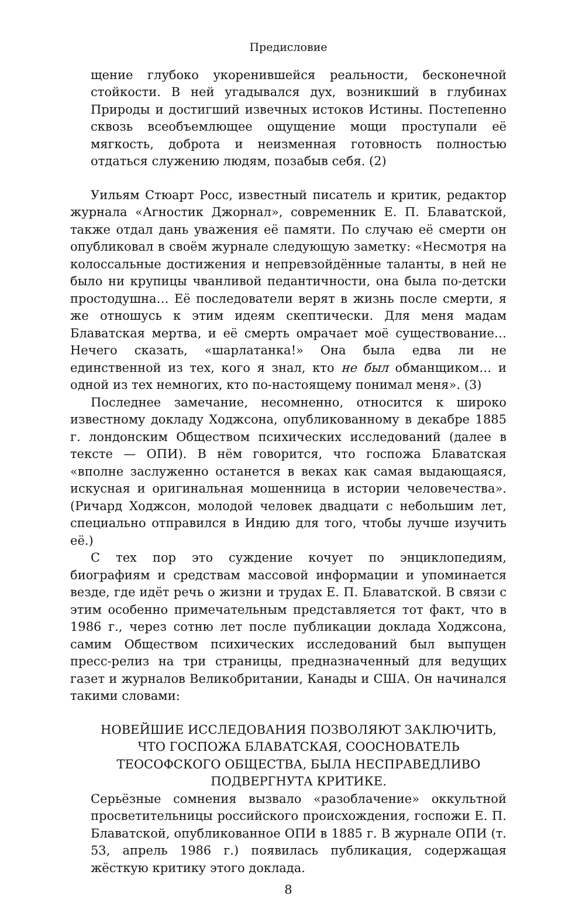Предисловие
щение глубоко укоренившейся реальности, бесконечной стойкости. В ней угадывался дух, возникший в глубинах Природы и достигший извечных истоков Истины. Постепенно сквозь всеобъемлющее ощущение мощи проступали её мягкость, доброта и неизменная готовность полностью отдаться служению людям, позабыв себя. (2)
Уильям Стюарт Росс, известный писатель и критик, редактор журнала «Агностик Джорнал», современник Е. П. Блаватской, также отдал дань уважения её памяти. По случаю её смерти он опубликовал в своём журнале следующую заметку: «Несмотря на колоссальные достижения и непревзойдённые таланты, в ней не было ни крупицы чванливой педантичности, она была по-детски простодушна… Её последователи верят в жизнь после смерти, я же отношусь к этим идеям скептически. Для меня мадам Блаватская мертва, и её смерть омрачает моё существование… Нечего сказать, «шарлатанка!» Она была едва ли не единственной из тех, кого я знал, кто не был обманщиком… и одной из тех немногих, кто по-настоящему понимал меня». (3)
Последнее замечание, несомненно, относится к широко известному докладу Ходжсона, опубликованному в декабре 1885 г. лондонским Обществом психических исследований (далее в тексте — ОПИ). В нём говорится, что госпожа Блаватская «вполне заслуженно останется в веках как самая выдающаяся, искусная и оригинальная мошенница в истории человечества». (Ричард Ходжсон, молодой человек двадцати с небольшим лет, специально отправился в Индию для того, чтобы лучше изучить её.)
С тех пор это суждение кочует по энциклопедиям, биографиям и средствам массовой информации и упоминается везде, где идёт речь о жизни и трудах Е. П. Блаватской. В связи с этим особенно примечательным представляется тот факт, что в 1986 г., через сотню лет после публикации доклада Ходжсона, самим Обществом психических исследований был выпущен пресс-релиз на три страницы, предназначенный для ведущих газет и журналов Великобритании, Канады и США. Он начинался такими словами:
НОВЕЙШИЕ ИССЛЕДОВАНИЯ ПОЗВОЛЯЮТ ЗАКЛЮЧИТЬ, ЧТО ГОСПОЖА БЛАВАТСКАЯ, СООСНОВАТЕЛЬ ТЕОСОФСКОГО ОБЩЕСТВА, БЫЛА НЕСПРАВЕДЛИВО ПОДВЕРГНУТА КРИТИКЕ.
Серьёзные сомнения вызвало «разоблачение» оккультной просветительницы российского происхождения, госпожи Е. П. Блаватской, опубликованное ОПИ в 1885 г. В журнале ОПИ (т. 53, апрель 1986 г.) появилась публикация, содержащая жёсткую критику этого доклада.
8